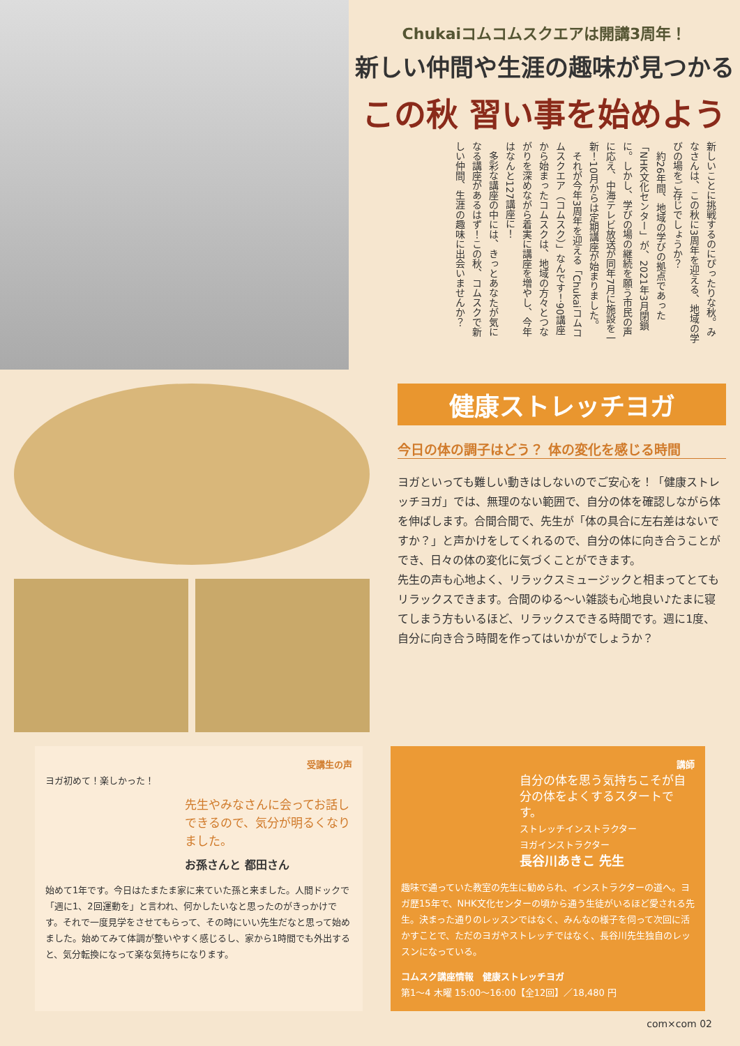Chukaiコムコムスクエアは開講3周年！
新しい仲間や生涯の趣味が見つかる
この秋 習い事を始めよう
新しいことに挑戦するのにぴったりな秋。みなさんは、この秋に3周年を迎える、地域の学びの場をご存じでしょうか？
　約26年間、地域の学びの拠点であった「NHK文化センター」が、2021年3月閉鎖に。しかし、学びの場の継続を願う市民の声に応え、中海テレビ放送が同年7月に施設を一新！10月からは定期講座が始まりました。
　それが今年3周年を迎える「Chukaiコムコムスクエア（コムスク）」なんです！90講座から始まったコムスクは、地域の方々とつながりを深めながら着実に講座を増やし、今年はなんと127講座に！
　多彩な講座の中には、きっとあなたが気になる講座があるはず！この秋、コムスクで新しい仲間、生涯の趣味に出会いませんか？
健康ストレッチヨガ
今日の体の調子はどう？ 体の変化を感じる時間
ヨガといっても難しい動きはしないのでご安心を！「健康ストレッチヨガ」では、無理のない範囲で、自分の体を確認しながら体を伸ばします。合間合間で、先生が「体の具合に左右差はないですか？」と声かけをしてくれるので、自分の体に向き合うことができ、日々の体の変化に気づくことができます。
先生の声も心地よく、リラックスミュージックと相まってとてもリラックスできます。合間のゆる〜い雑談も心地良い♪たまに寝てしまう方もいるほど、リラックスできる時間です。週に1度、自分に向き合う時間を作ってはいかがでしょうか？
受講生の声
ヨガ初めて！楽しかった！
先生やみなさんに会ってお話しできるので、気分が明るくなりました。
お孫さんと 都田さん
始めて1年です。今日はたまたま家に来ていた孫と来ました。人間ドックで「週に1、2回運動を」と言われ、何かしたいなと思ったのがきっかけです。それで一度見学をさせてもらって、その時にいい先生だなと思って始めました。始めてみて体調が整いやすく感じるし、家から1時間でも外出すると、気分転換になって楽な気持ちになります。
講師
自分の体を思う気持ちこそが自分の体をよくするスタートです。
ストレッチインストラクター
ヨガインストラクター
長谷川あきこ 先生
趣味で通っていた教室の先生に勧められ、インストラクターの道へ。ヨガ歴15年で、NHK文化センターの頃から通う生徒がいるほど愛される先生。決まった通りのレッスンではなく、みんなの様子を伺って次回に活かすことで、ただのヨガやストレッチではなく、長谷川先生独自のレッスンになっている。
コムスク講座情報　健康ストレッチヨガ
第1〜4 木曜 15:00〜16:00【全12回】／18,480 円
com×com 02